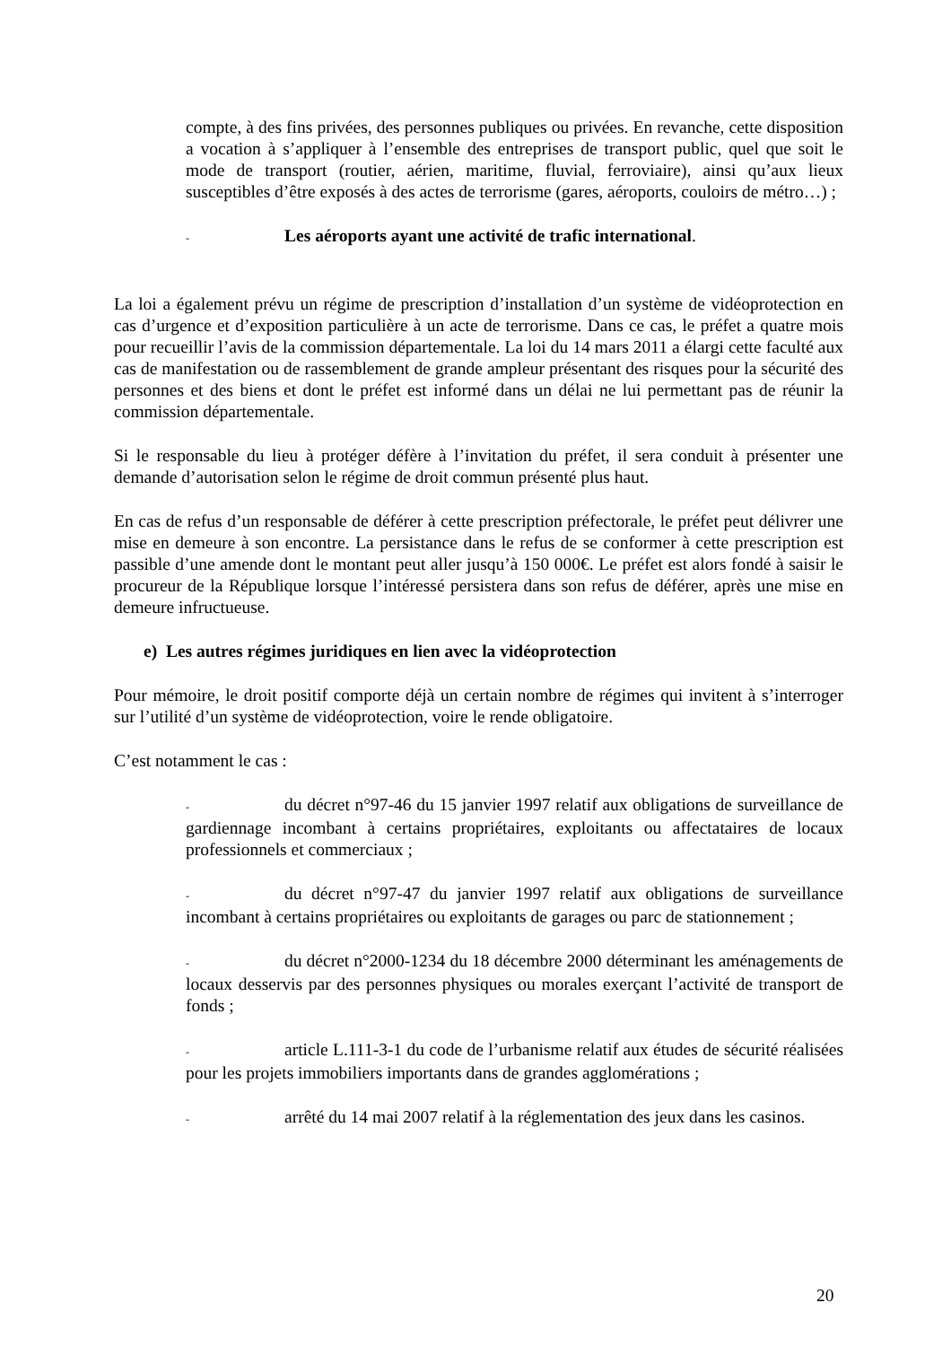compte, à des fins privées, des personnes publiques ou privées. En revanche, cette disposition a vocation à s’appliquer à l’ensemble des entreprises de transport public, quel que soit le mode de transport (routier, aérien, maritime, fluvial, ferroviaire), ainsi qu’aux lieux susceptibles d’être exposés à des actes de terrorisme (gares, aéroports, couloirs de métro…) ;
- Les aéroports ayant une activité de trafic international.
La loi a également prévu un régime de prescription d’installation d’un système de vidéoprotection en cas d’urgence et d’exposition particulière à un acte de terrorisme. Dans ce cas, le préfet a quatre mois pour recueillir l’avis de la commission départementale. La loi du 14 mars 2011 a élargi cette faculté aux cas de manifestation ou de rassemblement de grande ampleur présentant des risques pour la sécurité des personnes et des biens et dont le préfet est informé dans un délai ne lui permettant pas de réunir la commission départementale.
Si le responsable du lieu à protéger défère à l’invitation du préfet, il sera conduit à présenter une demande d’autorisation selon le régime de droit commun présenté plus haut.
En cas de refus d’un responsable de déférer à cette prescription préfectorale, le préfet peut délivrer une mise en demeure à son encontre. La persistance dans le refus de se conformer à cette prescription est passible d’une amende dont le montant peut aller jusqu’à 150 000€. Le préfet est alors fondé à saisir le procureur de la République lorsque l’intéressé persistera dans son refus de déférer, après une mise en demeure infructueuse.
e) Les autres régimes juridiques en lien avec la vidéoprotection
Pour mémoire, le droit positif comporte déjà un certain nombre de régimes qui invitent à s’interroger sur l’utilité d’un système de vidéoprotection, voire le rende obligatoire.
C’est notamment le cas :
- du décret n°97-46 du 15 janvier 1997 relatif aux obligations de surveillance de gardiennage incombant à certains propriétaires, exploitants ou affectataires de locaux professionnels et commerciaux ;
- du décret n°97-47 du janvier 1997 relatif aux obligations de surveillance incombant à certains propriétaires ou exploitants de garages ou parc de stationnement ;
- du décret n°2000-1234 du 18 décembre 2000 déterminant les aménagements de locaux desservis par des personnes physiques ou morales exerçant l’activité de transport de fonds ;
- article L.111-3-1 du code de l’urbanisme relatif aux études de sécurité réalisées pour les projets immobiliers importants dans de grandes agglomérations ;
- arrêté du 14 mai 2007 relatif à la réglementation des jeux dans les casinos.
20